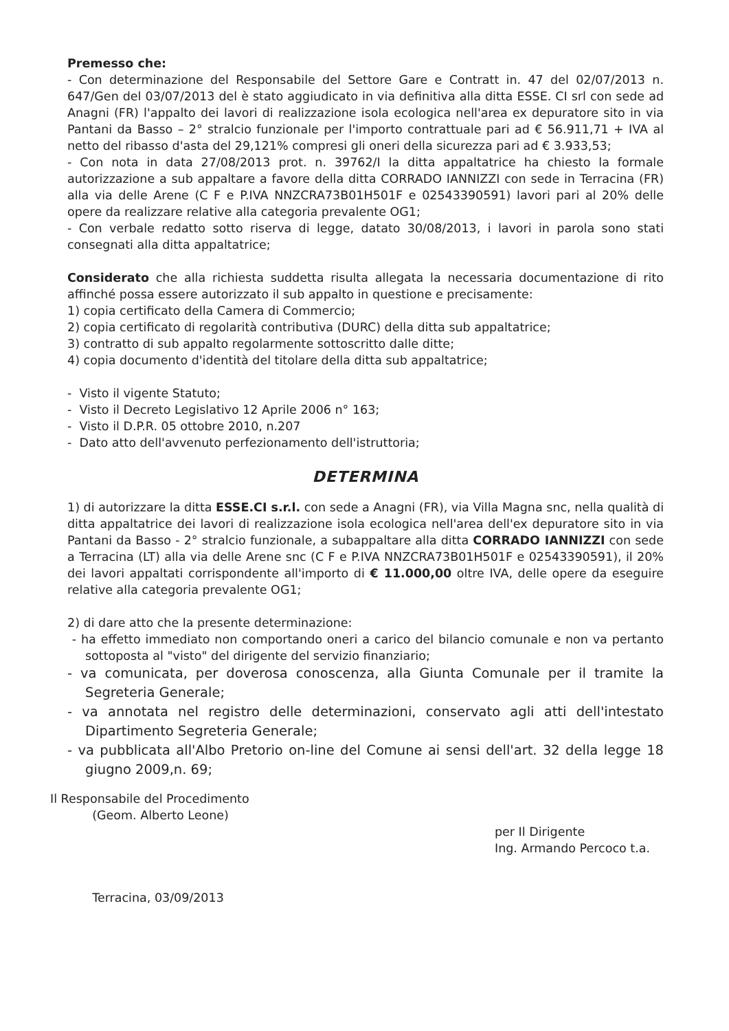Premesso che:
- Con determinazione del Responsabile del Settore Gare e Contratt in. 47 del 02/07/2013 n. 647/Gen del 03/07/2013 del è stato aggiudicato in via definitiva alla ditta ESSE. CI srl con sede ad Anagni (FR) l'appalto dei lavori di realizzazione isola ecologica nell'area ex depuratore sito in via Pantani da Basso – 2° stralcio funzionale per l'importo contrattuale pari ad € 56.911,71 + IVA al netto del ribasso d'asta del 29,121% compresi gli oneri della sicurezza pari ad € 3.933,53;
- Con nota in data 27/08/2013 prot. n. 39762/I la ditta appaltatrice ha chiesto la formale autorizzazione a sub appaltare a favore della ditta CORRADO IANNIZZI con sede in Terracina (FR) alla via delle Arene (C F e P.IVA NNZCRA73B01H501F e 02543390591) lavori pari al 20% delle opere da realizzare relative alla categoria prevalente OG1;
- Con verbale redatto sotto riserva di legge, datato 30/08/2013, i lavori in parola sono stati consegnati alla ditta appaltatrice;
Considerato che alla richiesta suddetta risulta allegata la necessaria documentazione di rito affinché possa essere autorizzato il sub appalto in questione e precisamente:
1) copia certificato della Camera di Commercio;
2) copia certificato di regolarità contributiva (DURC) della ditta sub appaltatrice;
3) contratto di sub appalto regolarmente sottoscritto dalle ditte;
4) copia documento d'identità del titolare della ditta sub appaltatrice;
- Visto il vigente Statuto;
- Visto il Decreto Legislativo 12 Aprile 2006 n° 163;
- Visto il D.P.R. 05 ottobre 2010, n.207
- Dato atto dell'avvenuto perfezionamento dell'istruttoria;
DETERMINA
1) di autorizzare la ditta ESSE.CI s.r.l. con sede a Anagni (FR), via Villa Magna snc, nella qualità di ditta appaltatrice dei lavori di realizzazione isola ecologica nell'area dell'ex depuratore sito in via Pantani da Basso - 2° stralcio funzionale, a subappaltare alla ditta CORRADO IANNIZZI con sede a Terracina (LT) alla via delle Arene snc (C F e P.IVA NNZCRA73B01H501F e 02543390591), il 20% dei lavori appaltati corrispondente all'importo di € 11.000,00 oltre IVA, delle opere da eseguire relative alla categoria prevalente OG1;
2) di dare atto che la presente determinazione:
- ha effetto immediato non comportando oneri a carico del bilancio comunale e non va pertanto sottoposta al "visto" del dirigente del servizio finanziario;
- va comunicata, per doverosa conoscenza, alla Giunta Comunale per il tramite la Segreteria Generale;
- va annotata nel registro delle determinazioni, conservato agli atti dell'intestato Dipartimento Segreteria Generale;
- va pubblicata all'Albo Pretorio on-line del Comune ai sensi dell'art. 32 della legge 18 giugno 2009,n. 69;
Il Responsabile del Procedimento
(Geom. Alberto Leone)
Terracina, 03/09/2013
per Il Dirigente
Ing. Armando Percoco t.a.